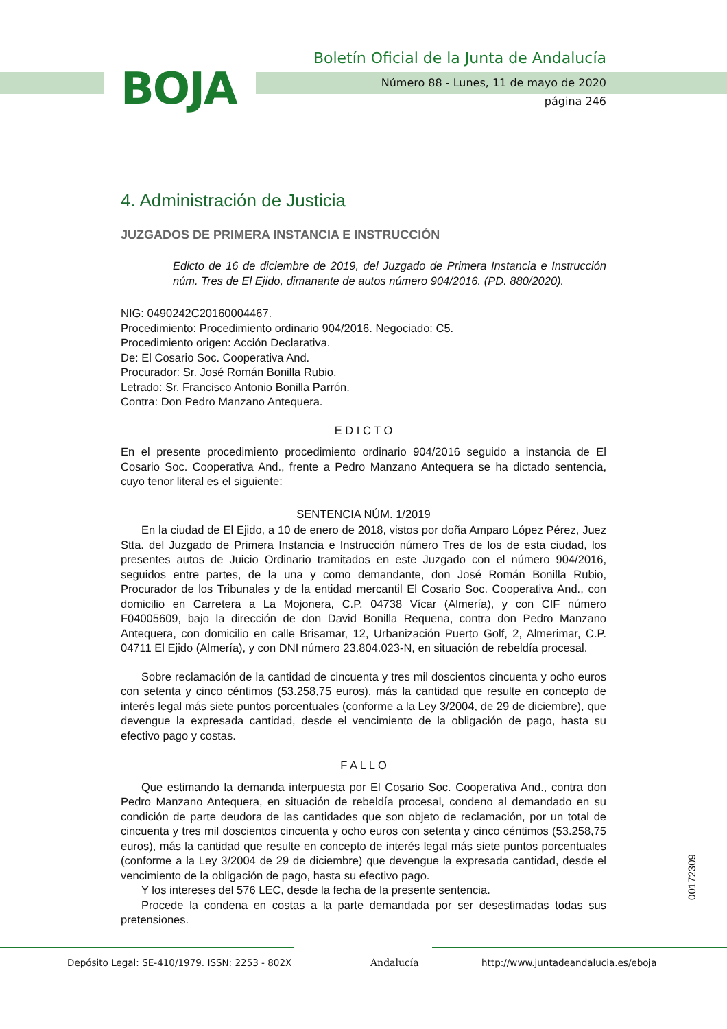BOJA
Boletín Oficial de la Junta de Andalucía
Número 88 - Lunes, 11 de mayo de 2020
página 246
4. Administración de Justicia
JUZGADOS DE PRIMERA INSTANCIA E INSTRUCCIÓN
Edicto de 16 de diciembre de 2019, del Juzgado de Primera Instancia e Instrucción núm. Tres de El Ejido, dimanante de autos número 904/2016. (PD. 880/2020).
NIG: 0490242C20160004467.
Procedimiento: Procedimiento ordinario 904/2016. Negociado: C5.
Procedimiento origen: Acción Declarativa.
De: El Cosario Soc. Cooperativa And.
Procurador: Sr. José Román Bonilla Rubio.
Letrado: Sr. Francisco Antonio Bonilla Parrón.
Contra: Don Pedro Manzano Antequera.
E D I C T O
En el presente procedimiento procedimiento ordinario 904/2016 seguido a instancia de El Cosario Soc. Cooperativa And., frente a Pedro Manzano Antequera se ha dictado sentencia, cuyo tenor literal es el siguiente:
SENTENCIA NÚM. 1/2019
En la ciudad de El Ejido, a 10 de enero de 2018, vistos por doña Amparo López Pérez, Juez Stta. del Juzgado de Primera Instancia e Instrucción número Tres de los de esta ciudad, los presentes autos de Juicio Ordinario tramitados en este Juzgado con el número 904/2016, seguidos entre partes, de la una y como demandante, don José Román Bonilla Rubio, Procurador de los Tribunales y de la entidad mercantil El Cosario Soc. Cooperativa And., con domicilio en Carretera a La Mojonera, C.P. 04738 Vícar (Almería), y con CIF número F04005609, bajo la dirección de don David Bonilla Requena, contra don Pedro Manzano Antequera, con domicilio en calle Brisamar, 12, Urbanización Puerto Golf, 2, Almerimar, C.P. 04711 El Ejido (Almería), y con DNI número 23.804.023-N, en situación de rebeldía procesal.
Sobre reclamación de la cantidad de cincuenta y tres mil doscientos cincuenta y ocho euros con setenta y cinco céntimos (53.258,75 euros), más la cantidad que resulte en concepto de interés legal más siete puntos porcentuales (conforme a la Ley 3/2004, de 29 de diciembre), que devengue la expresada cantidad, desde el vencimiento de la obligación de pago, hasta su efectivo pago y costas.
F A L L O
Que estimando la demanda interpuesta por El Cosario Soc. Cooperativa And., contra don Pedro Manzano Antequera, en situación de rebeldía procesal, condeno al demandado en su condición de parte deudora de las cantidades que son objeto de reclamación, por un total de cincuenta y tres mil doscientos cincuenta y ocho euros con setenta y cinco céntimos (53.258,75 euros), más la cantidad que resulte en concepto de interés legal más siete puntos porcentuales (conforme a la Ley 3/2004 de 29 de diciembre) que devengue la expresada cantidad, desde el vencimiento de la obligación de pago, hasta su efectivo pago.
Y los intereses del 576 LEC, desde la fecha de la presente sentencia.
Procede la condena en costas a la parte demandada por ser desestimadas todas sus pretensiones.
00172309
Depósito Legal: SE-410/1979. ISSN: 2253 - 802X Andalucía http://www.juntadeandalucia.es/eboja